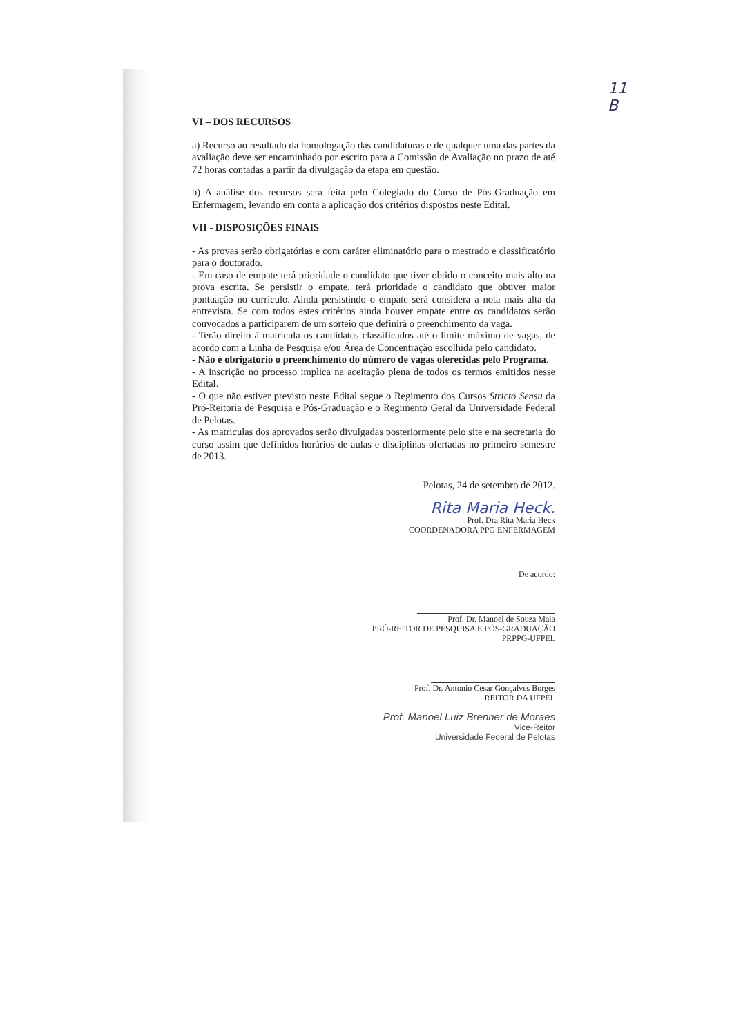11
B
VI – DOS RECURSOS
a) Recurso ao resultado da homologação das candidaturas e de qualquer uma das partes da avaliação deve ser encaminhado por escrito para a Comissão de Avaliação no prazo de até 72 horas contadas a partir da divulgação da etapa em questão.
b) A análise dos recursos será feita pelo Colegiado do Curso de Pós-Graduação em Enfermagem, levando em conta a aplicação dos critérios dispostos neste Edital.
VII - DISPOSIÇÕES FINAIS
- As provas serão obrigatórias e com caráter eliminatório para o mestrado e classificatório para o doutorado.
- Em caso de empate terá prioridade o candidato que tiver obtido o conceito mais alto na prova escrita. Se persistir o empate, terá prioridade o candidato que obtiver maior pontuação no currículo. Ainda persistindo o empate será considera a nota mais alta da entrevista. Se com todos estes critérios ainda houver empate entre os candidatos serão convocados a participarem de um sorteio que definirá o preenchimento da vaga.
- Terão direito à matrícula os candidatos classificados até o limite máximo de vagas, de acordo com a Linha de Pesquisa e/ou Área de Concentração escolhida pelo candidato.
- Não é obrigatório o preenchimento do número de vagas oferecidas pelo Programa.
- A inscrição no processo implica na aceitação plena de todos os termos emitidos nesse Edital.
- O que não estiver previsto neste Edital segue o Regimento dos Cursos Stricto Sensu da Pró-Reitoria de Pesquisa e Pós-Graduação e o Regimento Geral da Universidade Federal de Pelotas.
- As matriculas dos aprovados serão divulgadas posteriormente pelo site e na secretaria do curso assim que definidos horários de aulas e disciplinas ofertadas no primeiro semestre de 2013.
Pelotas, 24 de setembro de 2012.
Rita Maria Heck.
Prof. Dra Rita Maria Heck
COORDENADORA PPG ENFERMAGEM
De acordo:
Prof. Dr. Manoel de Souza Maia
PRÓ-REITOR DE PESQUISA E PÓS-GRADUAÇÃO
PRPPG-UFPEL
Prof. Dr. Antonio Cesar Gonçalves Borges
REITOR DA UFPEL
Prof. Manoel Luiz Brenner de Moraes
Vice-Reitor
Universidade Federal de Pelotas